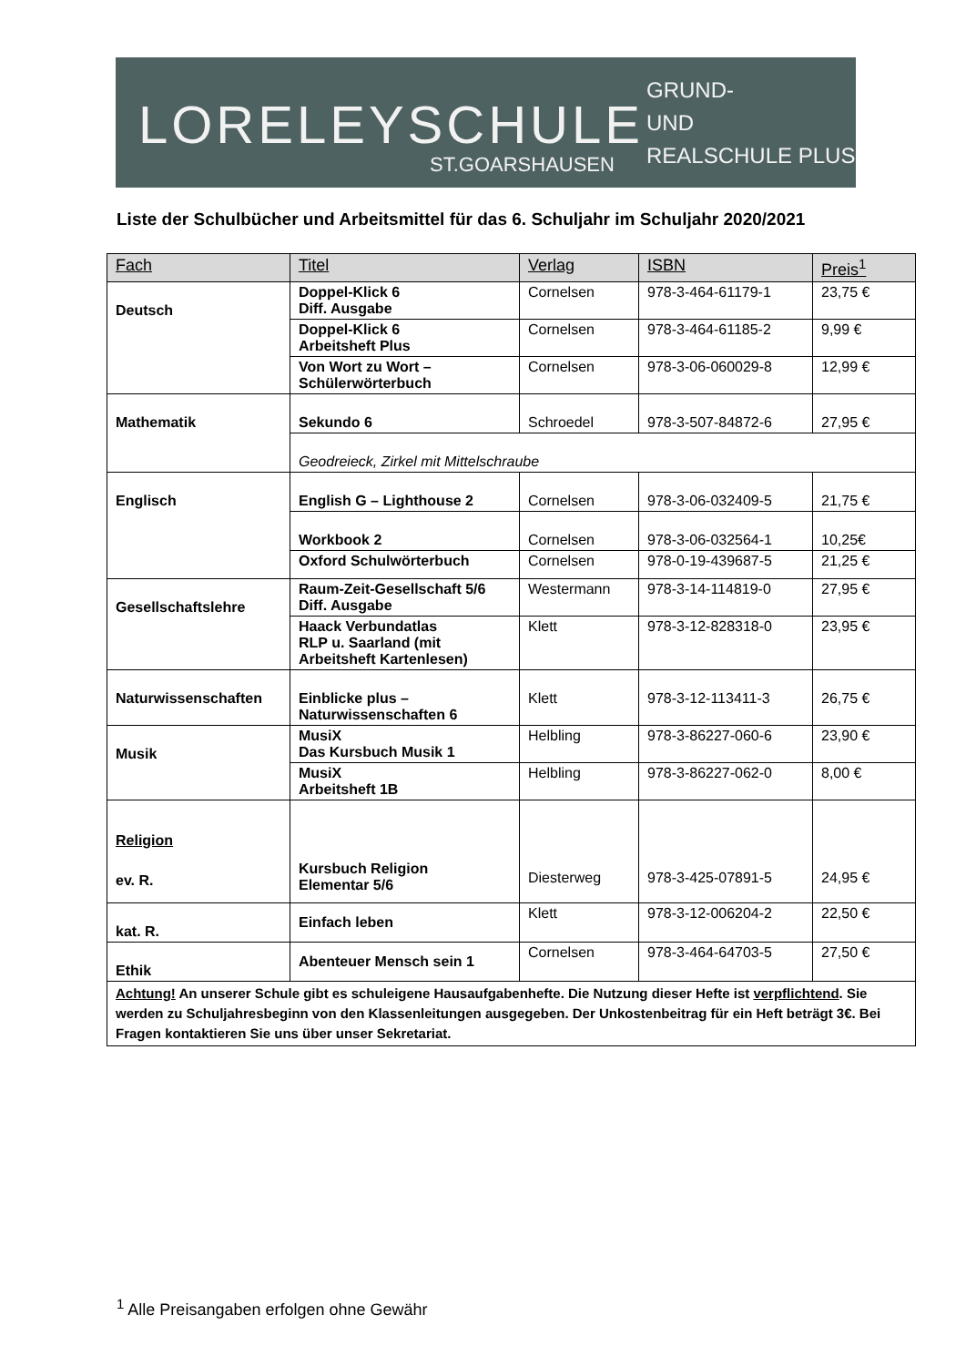LORELEYSCHULE
ST.GOARSHAUSEN
GRUND-
UND
REALSCHULE PLUS
Liste der Schulbücher und Arbeitsmittel für das 6. Schuljahr im Schuljahr 2020/2021
| Fach | Titel | Verlag | ISBN | Preis<sup>1</sup> |
| --- | --- | --- | --- | --- |
| Deutsch | Doppel-Klick 6 Diff. Ausgabe | Cornelsen | 978-3-464-61179-1 | 23,75 € |
| | Doppel-Klick 6 Arbeitsheft Plus | Cornelsen | 978-3-464-61185-2 | 9,99 € |
| | Von Wort zu Wort – Schülerwörterbuch | Cornelsen | 978-3-06-060029-8 | 12,99 € |
| Mathematik | Sekundo 6 | Schroedel | 978-3-507-84872-6 | 27,95 € |
| | Geodreieck, Zirkel mit Mittelschraube | | | |
| Englisch | English G – Lighthouse 2 | Cornelsen | 978-3-06-032409-5 | 21,75 € |
| | Workbook 2 | Cornelsen | 978-3-06-032564-1 | 10,25€ |
| | Oxford Schulwörterbuch | Cornelsen | 978-0-19-439687-5 | 21,25 € |
| Gesellschaftslehre | Raum-Zeit-Gesellschaft 5/6 Diff. Ausgabe | Westermann | 978-3-14-114819-0 | 27,95 € |
| | Haack Verbundatlas RLP u. Saarland (mit Arbeitsheft Kartenlesen) | Klett | 978-3-12-828318-0 | 23,95 € |
| Naturwissenschaften | Einblicke plus – Naturwissenschaften 6 | Klett | 978-3-12-113411-3 | 26,75 € |
| Musik | MusiX Das Kursbuch Musik 1 | Helbling | 978-3-86227-060-6 | 23,90 € |
| | MusiX Arbeitsheft 1B | Helbling | 978-3-86227-062-0 | 8,00 € |
| Religion ev. R. | Kursbuch Religion Elementar 5/6 | Diesterweg | 978-3-425-07891-5 | 24,95 € |
| kat. R. | Einfach leben | Klett | 978-3-12-006204-2 | 22,50 € |
| Ethik | Abenteuer Mensch sein 1 | Cornelsen | 978-3-464-64703-5 | 27,50 € |
| Achtung! An unserer Schule gibt es schuleigene Hausaufgabenhefte. Die Nutzung dieser Hefte ist verpflichtend . Sie werden zu Schuljahresbeginn von den Klassenleitungen ausgegeben. Der Unkostenbeitrag für ein Heft beträgt 3€. Bei Fragen kontaktieren Sie uns über unser Sekretariat. | | | | |
<sup>1</sup> Alle Preisangaben erfolgen ohne Gewähr